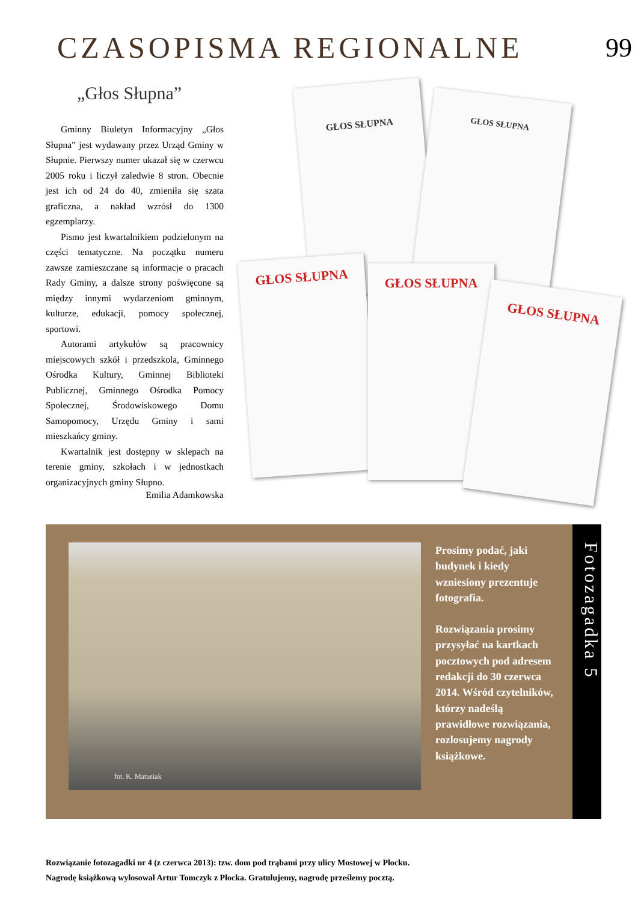CZASOPISMA REGIONALNE 99
„Głos Słupna”
Gminny Biuletyn Informacyjny „Głos Słupna” jest wydawany przez Urząd Gminy w Słupnie. Pierwszy numer ukazał się w czerwcu 2005 roku i liczył zaledwie 8 stron. Obecnie jest ich od 24 do 40, zmieniła się szata graficzna, a nakład wzrósł do 1300 egzemplarzy.
Pismo jest kwartalnikiem podzielonym na części tematyczne. Na początku numeru zawsze zamieszczane są informacje o pracach Rady Gminy, a dalsze strony poświęcone są między innymi wydarzeniom gminnym, kulturze, edukacji, pomocy społecznej, sportowi.
Autorami artykułów są pracownicy miejscowych szkół i przedszkola, Gminnego Ośrodka Kultury, Gminnej Biblioteki Publicznej, Gminnego Ośrodka Pomocy Społecznej, Środowiskowego Domu Samopomocy, Urzędu Gminy i sami mieszkańcy gminy.
Kwartalnik jest dostępny w sklepach na terenie gminy, szkołach i w jednostkach organizacyjnych gminy Słupno.
Emilia Adamkowska
GŁOS SŁUPNA
GŁOS SŁUPNA
GŁOS SŁUPNA GŁOS SŁUPNA
GŁOS SŁUPNA
fot. K. Matusiak
Prosimy podać, jaki budynek i kiedy wzniesiony prezentuje fotografia.
Rozwiązania prosimy przysyłać na kartkach pocztowych pod adresem redakcji do 30 czerwca 2014. Wśród czytelników, którzy nadeślą prawidłowe rozwiązania, rozlosujemy nagrody książkowe.
Fotozagadka 5
Rozwiązanie fotozagadki nr 4 (z czerwca 2013): tzw. dom pod trąbami przy ulicy Mostowej w Płocku.
Nagrodę książkową wylosował Artur Tomczyk z Płocka. Gratulujemy, nagrodę prześlemy pocztą.